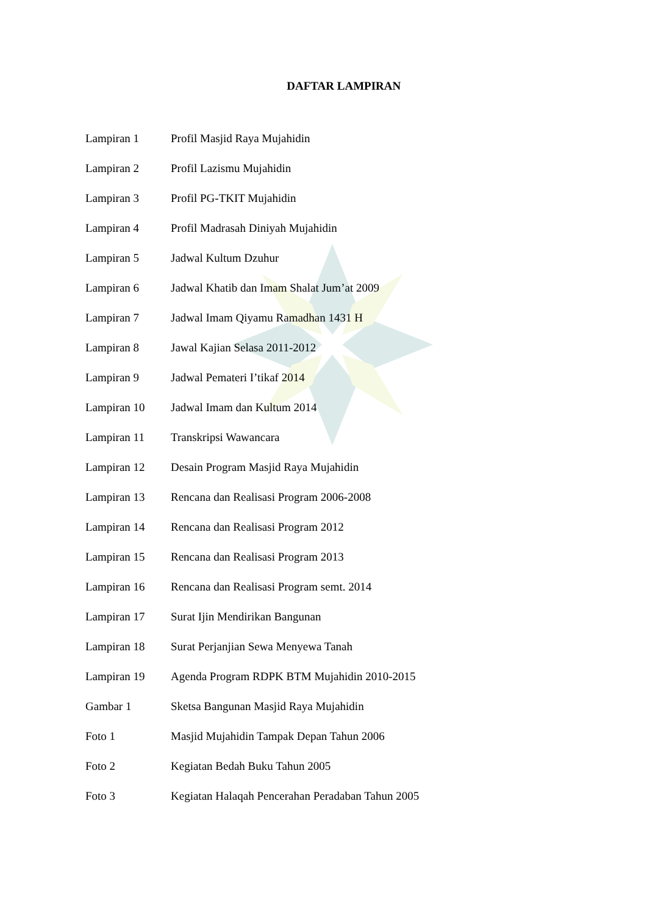DAFTAR LAMPIRAN
| Lampiran 1 | Profil Masjid Raya Mujahidin |
| Lampiran 2 | Profil Lazismu Mujahidin |
| Lampiran 3 | Profil PG-TKIT Mujahidin |
| Lampiran 4 | Profil Madrasah Diniyah Mujahidin |
| Lampiran 5 | Jadwal Kultum Dzuhur |
| Lampiran 6 | Jadwal Khatib dan Imam Shalat Jum’at 2009 |
| Lampiran 7 | Jadwal Imam Qiyamu Ramadhan 1431 H |
| Lampiran 8 | Jawal Kajian Selasa 2011-2012 |
| Lampiran 9 | Jadwal Pemateri I’tikaf 2014 |
| Lampiran 10 | Jadwal Imam dan Kultum 2014 |
| Lampiran 11 | Transkripsi Wawancara |
| Lampiran 12 | Desain Program Masjid Raya Mujahidin |
| Lampiran 13 | Rencana dan Realisasi Program 2006-2008 |
| Lampiran 14 | Rencana dan Realisasi Program 2012 |
| Lampiran 15 | Rencana dan Realisasi Program 2013 |
| Lampiran 16 | Rencana dan Realisasi Program semt. 2014 |
| Lampiran 17 | Surat Ijin Mendirikan Bangunan |
| Lampiran 18 | Surat Perjanjian Sewa Menyewa Tanah |
| Lampiran 19 | Agenda Program RDPK BTM Mujahidin 2010-2015 |
| Gambar 1 | Sketsa Bangunan Masjid Raya Mujahidin |
| Foto 1 | Masjid Mujahidin Tampak Depan Tahun 2006 |
| Foto 2 | Kegiatan Bedah Buku Tahun 2005 |
| Foto 3 | Kegiatan Halaqah Pencerahan Peradaban Tahun 2005 |